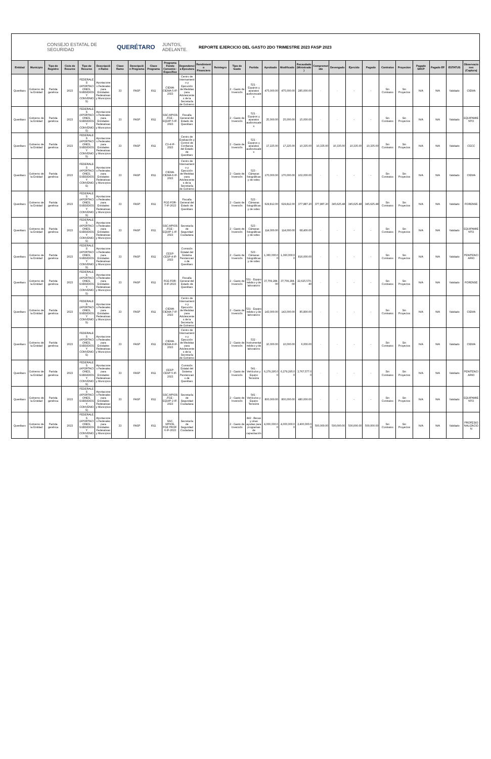CONSEJO ESTATAL DE SEGURIDAD QUERÉTARO JUNTOS, ADELANTE.
REPORTE EJERCICIO DEL GASTO 2DO TRIMESTRE 2023 FASP 2023
| Entidad | Municipio | Tipo de Registro | Ciclo de Recurso | Tipo de Recurso | Descripción Ramo | Clave Ramo | Descripción Programa | Clave Programa | Programa Fondo Convenio - Específico | Dependencia Ejecutora | Rendimiento Financiero | Reintegro | Tipo de Gasto | Partida | Aprobado | Modificado | Recaudado (Ministrado) | Comprometido | Devengado | Ejercido | Pagado | Contratos | Proyectos | Pagado SHCP | Pagado EF | ESTATUS | Observaciones (Captura) |
| --- | --- | --- | --- | --- | --- | --- | --- | --- | --- | --- | --- | --- | --- | --- | --- | --- | --- | --- | --- | --- | --- | --- | --- | --- | --- | --- | --- |
| Querétaro | Gobierno de la Entidad | Partida genérica | 2023 | FEDERALES (APORTACIONES, SUBSIDIOS Y CONVENIOS) | Aportaciones Federales para Entidades Federativas y Municipios | 33 | FASP | I011 | CIEMA-CIEMA-5-IF-2023 | Centro de Internamiento y Ejecución de Medidas para Adolescentes de la Secretaría de Gobierno | | | 2 - Gasto de Inversión | 521 - Equipos y aparatos audiovisuales | 475,000.00 | 475,000.00 | 285,000.00 | - | - | - | - | Sin Contratos | Sin Proyectos | N/A | N/A | Validado | CIEMA |
| Querétaro | Gobierno de la Entidad | Partida genérica | 2023 | FEDERALES (APORTACIONES, SUBSIDIOS Y CONVENIOS) | Aportaciones Federales para Entidades Federativas y Municipios | 33 | FASP | I011 | SSC,MPIOS,FGE - EQUIP-5-IF-2023 | Fiscalía General del Estado de Querétaro | | | 2 - Gasto de Inversión | 521 - Equipos y aparatos audiovisuales | 25,000.00 | 25,000.00 | 15,000.00 | - | - | - | - | Sin Contratos | Sin Proyectos | N/A | N/A | Validado | EQUIPAMIENTO |
| Querétaro | Gobierno de la Entidad | Partida genérica | 2023 | FEDERALES (APORTACIONES, SUBSIDIOS Y CONVENIOS) | Aportaciones Federales para Entidades Federativas y Municipios | 33 | FASP | I011 | C3-4-IF-2023 | Centro de Evaluación y Control de Confianza del Estado de Querétaro | | | 2 - Gasto de Inversión | 521 - Equipos y aparatos audiovisuales | 17,225.00 | 17,225.00 | 10,335.00 | 10,335.00 | 10,335.00 | 10,335.00 | 10,335.00 | Sin Contratos | Sin Proyectos | N/A | N/A | Validado | CECC |
| Querétaro | Gobierno de la Entidad | Partida genérica | 2023 | FEDERALES (APORTACIONES, SUBSIDIOS Y CONVENIOS) | Aportaciones Federales para Entidades Federativas y Municipios | 33 | FASP | I011 | CIEMA-CIEMA-6-IF-2023 | Centro de Internamiento y Ejecución de Medidas para Adolescentes de la Secretaría de Gobierno | | | 2 - Gasto de Inversión | 523 - Cámaras fotográficas y de video | 170,000.00 | 170,000.00 | 102,000.00 | - | - | - | - | Sin Contratos | Sin Proyectos | N/A | N/A | Validado | CIEMA |
| Querétaro | Gobierno de la Entidad | Partida genérica | 2023 | FEDERALES (APORTACIONES, SUBSIDIOS Y CONVENIOS) | Aportaciones Federales para Entidades Federativas y Municipios | 33 | FASP | I011 | FGE-FOR-7-IF-2023 | Fiscalía General del Estado de Querétaro | | | 2 - Gasto de Inversión | 523 - Cámaras fotográficas y de video | 629,812.00 | 629,812.00 | 377,887.20 | 377,887.20 | 345,625.48 | 345,625.48 | 345,625.48 | Sin Contratos | Sin Proyectos | N/A | N/A | Validado | FORENSE |
| Querétaro | Gobierno de la Entidad | Partida genérica | 2023 | FEDERALES (APORTACIONES, SUBSIDIOS Y CONVENIOS) | Aportaciones Federales para Entidades Federativas y Municipios | 33 | FASP | I011 | SSC,MPIOS,FGE - EQUIP-1-IF-2023 | Secretaría de Seguridad Ciudadana | | | 2 - Gasto de Inversión | 523 - Cámaras fotográficas y de video | 114,000.00 | 114,000.00 | 68,400.00 | - | - | - | - | Sin Contratos | Sin Proyectos | N/A | N/A | Validado | EQUIPAMIENTO |
| Querétaro | Gobierno de la Entidad | Partida genérica | 2023 | FEDERALES (APORTACIONES, SUBSIDIOS Y CONVENIOS) | Aportaciones Federales para Entidades Federativas y Municipios | 33 | FASP | I011 | CESP-CESP-4-IF-2023 | Comisión Estatal del Sistema Penitenciario de Querétaro | | | 2 - Gasto de Inversión | 523 - Cámaras fotográficas y de video | 1,360,000.00 | 1,360,000.00 | 816,000.00 | - | - | - | - | Sin Contratos | Sin Proyectos | N/A | N/A | Validado | PENITENCIARIO |
| Querétaro | Gobierno de la Entidad | Partida genérica | 2023 | FEDERALES (APORTACIONES, SUBSIDIOS Y CONVENIOS) | Aportaciones Federales para Entidades Federativas y Municipios | 33 | FASP | I011 | FGE-FOR-8-IF-2023 | Fiscalía General del Estado de Querétaro | | | 2 - Gasto de Inversión | 531 - Equipo médico y de laboratorio | 37,709,284.00 | 37,709,284.00 | 22,625,570.40 | - | - | - | - | Sin Contratos | Sin Proyectos | N/A | N/A | Validado | FORENSE |
| Querétaro | Gobierno de la Entidad | Partida genérica | 2023 | FEDERALES (APORTACIONES, SUBSIDIOS Y CONVENIOS) | Aportaciones Federales para Entidades Federativas y Municipios | 33 | FASP | I011 | CIEMA-CIEMA-7-IF-2023 | Centro de Internamiento y Ejecución de Medidas para Adolescentes de la Secretaría de Gobierno | | | 2 - Gasto de Inversión | 531 - Equipo médico y de laboratorio | 143,000.00 | 143,000.00 | 85,800.00 | - | - | - | - | Sin Contratos | Sin Proyectos | N/A | N/A | Validado | CIEMA |
| Querétaro | Gobierno de la Entidad | Partida genérica | 2023 | FEDERALES (APORTACIONES, SUBSIDIOS Y CONVENIOS) | Aportaciones Federales para Entidades Federativas y Municipios | 33 | FASP | I011 | CIEMA-CIEMA-8-IF-2023 | Centro de Internamiento y Ejecución de Medidas para Adolescentes de la Secretaría de Gobierno | | | 2 - Gasto de Inversión | 532 - Instrumental médico y de laboratorio | 10,000.00 | 10,000.00 | 6,000.00 | - | - | - | - | Sin Contratos | Sin Proyectos | N/A | N/A | Validado | CIEMA |
| Querétaro | Gobierno de la Entidad | Partida genérica | 2023 | FEDERALES (APORTACIONES, SUBSIDIOS Y CONVENIOS) | Aportaciones Federales para Entidades Federativas y Municipios | 33 | FASP | I011 | CESP-CESP-5-IF-2023 | Comisión Estatal del Sistema Penitenciario de Querétaro | | | 2 - Gasto de Inversión | 541 - Vehículos y Equipo Terrestre | 6,279,295.00 | 6,279,295.00 | 3,767,577.00 | - | - | - | - | Sin Contratos | Sin Proyectos | N/A | N/A | Validado | PENITENCIARIO |
| Querétaro | Gobierno de la Entidad | Partida genérica | 2023 | FEDERALES (APORTACIONES, SUBSIDIOS Y CONVENIOS) | Aportaciones Federales para Entidades Federativas y Municipios | 33 | FASP | I011 | SSC,MPIOS,FGE - EQUIP-2-IF-2023 | Secretaría de Seguridad Ciudadana | | | 2 - Gasto de Inversión | 541 - Vehículos y Equipo Terrestre | 800,000.00 | 800,000.00 | 480,000.00 | - | - | - | - | Sin Contratos | Sin Proyectos | N/A | N/A | Validado | EQUIPAMIENTO |
| Querétaro | Gobierno de la Entidad | Partida genérica | 2023 | FEDERALES (APORTACIONES, SUBSIDIOS Y CONVENIOS) | Aportaciones Federales para Entidades Federativas y Municipios | 33 | FASP | I011 | SSC, MPIOS, FGE PROF-6-IF-2023 | Secretaría de Seguridad Ciudadana | | | 2 - Gasto de Inversión | 442 - Becas y otras ayudas para programas de capacitación | 4,000,000.00 | 4,000,000.00 | 2,400,000.00 | 500,000.00 | 500,000.00 | 500,000.00 | 500,000.00 | Sin Contratos | Sin Proyectos | N/A | N/A | Validado | PROFESIONALIZACION |